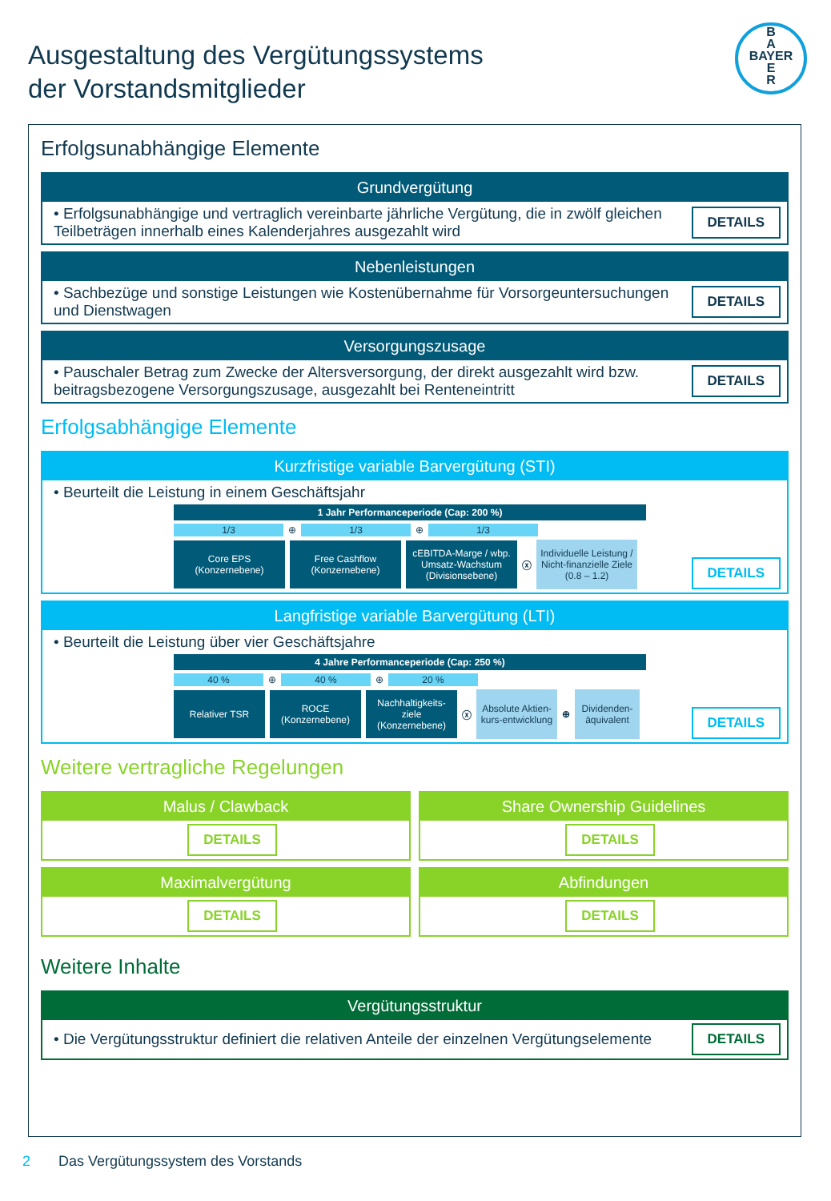Ausgestaltung des Vergütungssystems
der Vorstandsmitglieder
B
A
BAYER
E
R
Erfolgsunabhängige Elemente
Grundvergütung
• Erfolgsunabhängige und vertraglich vereinbarte jährliche Vergütung, die in zwölf gleichen Teilbeträgen innerhalb eines Kalenderjahres ausgezahlt wird
DETAILS
Nebenleistungen
• Sachbezüge und sonstige Leistungen wie Kostenübernahme für Vorsorgeuntersuchungen und Dienstwagen
DETAILS
Versorgungszusage
• Pauschaler Betrag zum Zwecke der Altersversorgung, der direkt ausgezahlt wird bzw. beitragsbezogene Versorgungszusage, ausgezahlt bei Renteneintritt
DETAILS
Erfolgsabhängige Elemente
Kurzfristige variable Barvergütung (STI)
• Beurteilt die Leistung in einem Geschäftsjahr
1 Jahr Performanceperiode (Cap: 200 %)
1/3
⊕
1/3
⊕
1/3
Core EPS (Konzernebene)
Free Cashflow (Konzernebene)
cEBITDA-Marge / wbp. Umsatz-Wachstum (Divisionsebene)
ⓧ
Individuelle Leistung / Nicht-finanzielle Ziele (0.8 – 1.2)
DETAILS
Langfristige variable Barvergütung (LTI)
• Beurteilt die Leistung über vier Geschäftsjahre
4 Jahre Performanceperiode (Cap: 250 %)
40 %
⊕
40 %
⊕
20 %
Relativer TSR
ROCE (Konzernebene)
Nachhaltigkeits-ziele (Konzernebene)
ⓧ
Absolute Aktien-kurs-entwicklung
⊕
Dividenden-äquivalent
DETAILS
Weitere vertragliche Regelungen
Malus / Clawback
DETAILS
Share Ownership Guidelines
DETAILS
Maximalvergütung
DETAILS
Abfindungen
DETAILS
Weitere Inhalte
Vergütungsstruktur
• Die Vergütungsstruktur definiert die relativen Anteile der einzelnen Vergütungselemente
DETAILS
2 Das Vergütungssystem des Vorstands